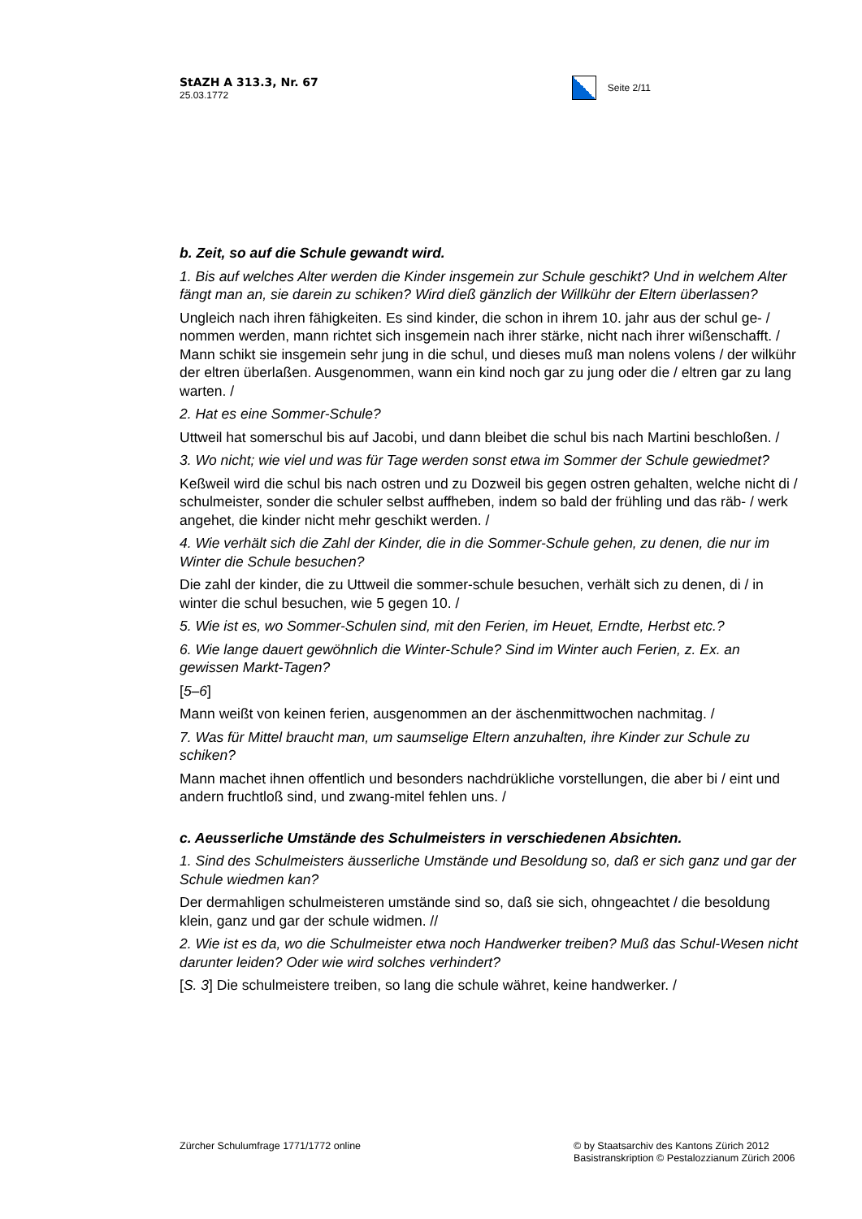StAZH A 313.3, Nr. 67
25.03.1772
Seite 2/11
b. Zeit, so auf die Schule gewandt wird.
1. Bis auf welches Alter werden die Kinder insgemein zur Schule geschikt? Und in welchem Alter fängt man an, sie darein zu schiken? Wird dieß gänzlich der Willkühr der Eltern überlassen?
Ungleich nach ihren fähigkeiten. Es sind kinder, die schon in ihrem 10. jahr aus der schul ge- / nommen werden, mann richtet sich insgemein nach ihrer stärke, nicht nach ihrer wißenschafft. / Mann schikt sie insgemein sehr jung in die schul, und dieses muß man nolens volens / der wilkühr der eltren überlaßen. Ausgenommen, wann ein kind noch gar zu jung oder die / eltren gar zu lang warten. /
2. Hat es eine Sommer-Schule?
Uttweil hat somerschul bis auf Jacobi, und dann bleibet die schul bis nach Martini beschloßen. /
3. Wo nicht; wie viel und was für Tage werden sonst etwa im Sommer der Schule gewiedmet?
Keßweil wird die schul bis nach ostren und zu Dozweil bis gegen ostren gehalten, welche nicht di / schulmeister, sonder die schuler selbst auffheben, indem so bald der frühling und das räb- / werk angehet, die kinder nicht mehr geschikt werden. /
4. Wie verhält sich die Zahl der Kinder, die in die Sommer-Schule gehen, zu denen, die nur im Winter die Schule besuchen?
Die zahl der kinder, die zu Uttweil die sommer-schule besuchen, verhält sich zu denen, di / in winter die schul besuchen, wie 5 gegen 10. /
5. Wie ist es, wo Sommer-Schulen sind, mit den Ferien, im Heuet, Erndte, Herbst etc.?
6. Wie lange dauert gewöhnlich die Winter-Schule? Sind im Winter auch Ferien, z. Ex. an gewissen Markt-Tagen?
[5–6]
Mann weißt von keinen ferien, ausgenommen an der äschenmittwochen nachmitag. /
7. Was für Mittel braucht man, um saumselige Eltern anzuhalten, ihre Kinder zur Schule zu schiken?
Mann machet ihnen offentlich und besonders nachdrükliche vorstellungen, die aber bi / eint und andern fruchtloß sind, und zwang-mitel fehlen uns. /
c. Aeusserliche Umstände des Schulmeisters in verschiedenen Absichten.
1. Sind des Schulmeisters äusserliche Umstände und Besoldung so, daß er sich ganz und gar der Schule wiedmen kan?
Der dermahligen schulmeisteren umstände sind so, daß sie sich, ohngeachtet / die besoldung klein, ganz und gar der schule widmen. //
2. Wie ist es da, wo die Schulmeister etwa noch Handwerker treiben? Muß das Schul-Wesen nicht darunter leiden? Oder wie wird solches verhindert?
[S. 3] Die schulmeistere treiben, so lang die schule währet, keine handwerker. /
Zürcher Schulumfrage 1771/1772 online
© by Staatsarchiv des Kantons Zürich 2012 Basistranskription © Pestalozzianum Zürich 2006